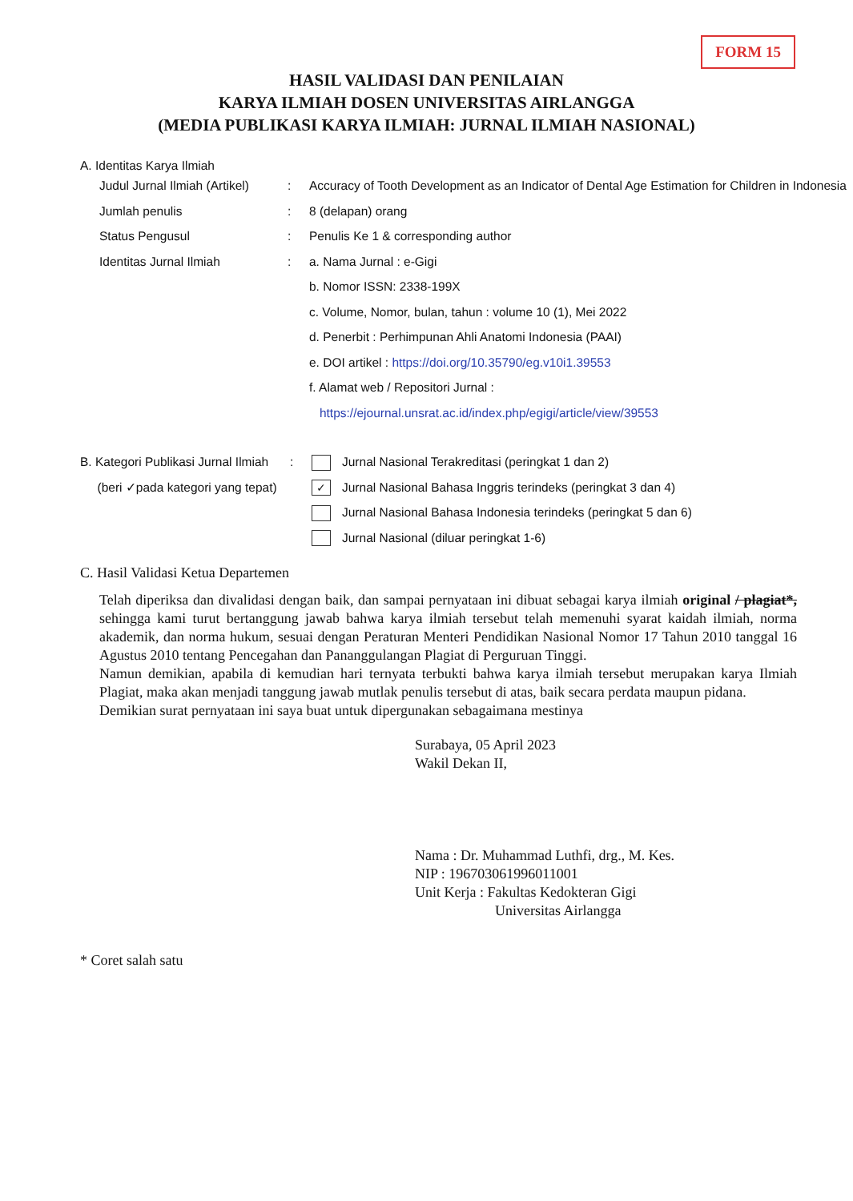FORM 15
HASIL VALIDASI DAN PENILAIAN
KARYA ILMIAH DOSEN UNIVERSITAS AIRLANGGA
(MEDIA PUBLIKASI KARYA ILMIAH: JURNAL ILMIAH NASIONAL)
A. Identitas Karya Ilmiah
| Judul Jurnal Ilmiah (Artikel) | : | Accuracy of Tooth Development as an Indicator of Dental Age Estimation for Children in Indonesia |
| Jumlah penulis | : | 8 (delapan) orang |
| Status Pengusul | : | Penulis Ke 1 & corresponding author |
| Identitas Jurnal Ilmiah | : | a. Nama Jurnal : e-Gigi b. Nomor ISSN: 2338-199X c. Volume, Nomor, bulan, tahun : volume 10 (1), Mei 2022 d. Penerbit : Perhimpunan Ahli Anatomi Indonesia (PAAI) e. DOI artikel : https://doi.org/10.35790/eg.v10i1.39553 f. Alamat web / Repositori Jurnal : https://ejournal.unsrat.ac.id/index.php/egigi/article/view/39553 |
| B. Kategori Publikasi Jurnal Ilmiah (beri ✓pada kategori yang tepat) | : | Jurnal Nasional Terakreditasi (peringkat 1 dan 2) ✓ Jurnal Nasional Bahasa Inggris terindeks (peringkat 3 dan 4) Jurnal Nasional Bahasa Indonesia terindeks (peringkat 5 dan 6) Jurnal Nasional (diluar peringkat 1-6) |
C. Hasil Validasi Ketua Departemen
Telah diperiksa dan divalidasi dengan baik, dan sampai pernyataan ini dibuat sebagai karya ilmiah original / plagiat*, sehingga kami turut bertanggung jawab bahwa karya ilmiah tersebut telah memenuhi syarat kaidah ilmiah, norma akademik, dan norma hukum, sesuai dengan Peraturan Menteri Pendidikan Nasional Nomor 17 Tahun 2010 tanggal 16 Agustus 2010 tentang Pencegahan dan Pananggulangan Plagiat di Perguruan Tinggi.
Namun demikian, apabila di kemudian hari ternyata terbukti bahwa karya ilmiah tersebut merupakan karya Ilmiah Plagiat, maka akan menjadi tanggung jawab mutlak penulis tersebut di atas, baik secara perdata maupun pidana.
Demikian surat pernyataan ini saya buat untuk dipergunakan sebagaimana mestinya
Surabaya, 05 April 2023
Wakil Dekan II,
Nama : Dr. Muhammad Luthfi, drg., M. Kes.
NIP : 196703061996011001
Unit Kerja : Fakultas Kedokteran Gigi
Universitas Airlangga
* Coret salah satu